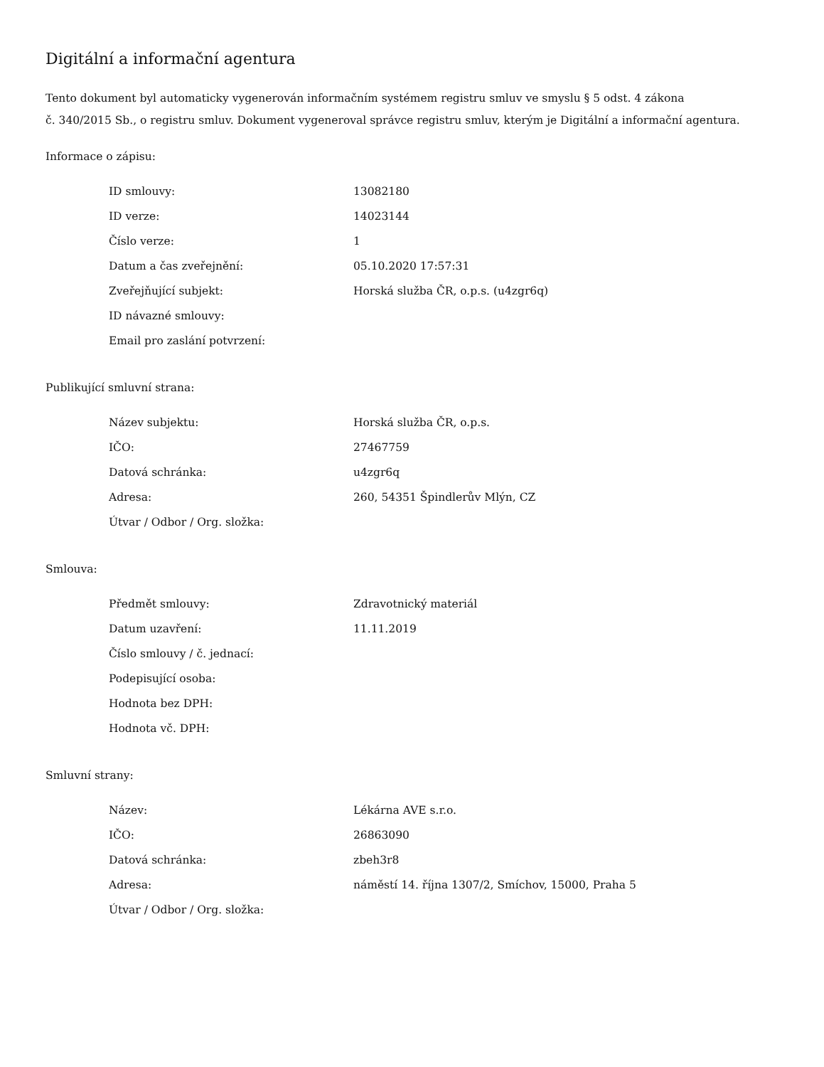Digitální a informační agentura
Tento dokument byl automaticky vygenerován informačním systémem registru smluv ve smyslu § 5 odst. 4 zákona
č. 340/2015 Sb., o registru smluv. Dokument vygeneroval správce registru smluv, kterým je Digitální a informační agentura.
Informace o zápisu:
| ID smlouvy: | 13082180 |
| ID verze: | 14023144 |
| Číslo verze: | 1 |
| Datum a čas zveřejnění: | 05.10.2020 17:57:31 |
| Zveřejňující subjekt: | Horská služba ČR, o.p.s. (u4zgr6q) |
| ID návazné smlouvy: | |
| Email pro zaslání potvrzení: | |
Publikující smluvní strana:
| Název subjektu: | Horská služba ČR, o.p.s. |
| IČO: | 27467759 |
| Datová schránka: | u4zgr6q |
| Adresa: | 260, 54351 Špindlerův Mlýn, CZ |
| Útvar / Odbor / Org. složka: | |
Smlouva:
| Předmět smlouvy: | Zdravotnický materiál |
| Datum uzavření: | 11.11.2019 |
| Číslo smlouvy / č. jednací: | |
| Podepisující osoba: | |
| Hodnota bez DPH: | |
| Hodnota vč. DPH: | |
Smluvní strany:
| Název: | Lékárna AVE s.r.o. |
| IČO: | 26863090 |
| Datová schránka: | zbeh3r8 |
| Adresa: | náměstí 14. října 1307/2, Smíchov, 15000, Praha 5 |
| Útvar / Odbor / Org. složka: | |